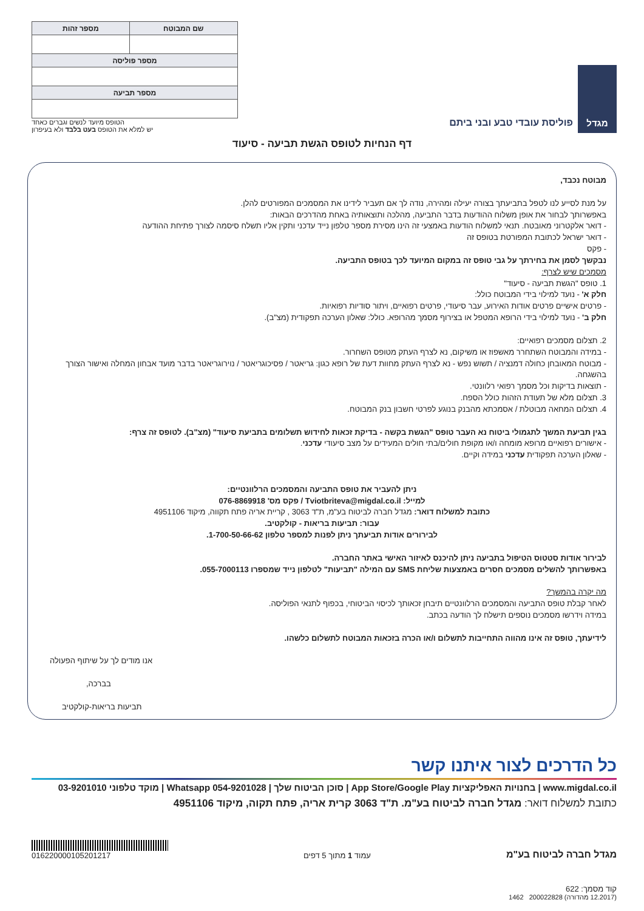מגדל
פוליסת עובדי טבע ובני ביתם
| שם המבוטח | מספר זהות |
| --- | --- |
| מספר פוליסה | |
| מספר תביעה | |
הטופס מיועד לנשים וגברים כאחד
יש למלא את הטופס בעט בלבד ולא בעיפרון
דף הנחיות לטופס הגשת תביעה - סיעוד
מבוטח נכבד,
על מנת לסייע לנו לטפל בתביעתך בצורה יעילה ומהירה, נודה לך אם תעביר לידינו את המסמכים המפורטים להלן.
באפשרותך לבחור את אופן משלוח ההודעות בדבר התביעה, מהלכה ותוצאותיה באחת מהדרכים הבאות:
- דואר אלקטרוני מאובטח. תנאי למשלוח הודעות באמצעי זה הינו מסירת מספר טלפון נייד עדכני ותקין אליו תשלח סיסמה לצורך פתיחת ההודעה
- דואר ישראל לכתובת המפורטת בטופס זה
- פקס
נבקשך לסמן את בחירתך על גבי טופס זה במקום המיועד לכך בטופס התביעה.
מסמכים שיש לצרף:
1. טופס "הגשת תביעה - סיעוד"
חלק א' - נועד למילוי בידי המבוטח כולל:
- פרטים אישיים פרטים אודות האירוע, עבר סיעודי, פרטים רפואיים, ויתור סודיות רפואיות.
חלק ב' - נועד למילוי בידי הרופא המטפל או בצירוף מסמך מהרופא. כולל: שאלון הערכה תפקודית (מצ"ב).
2. תצלום מסמכים רפואיים:
- במידה והמבוטח השתחרר מאשפוז או משיקום, נא לצרף העתק מטופס השחרור.
- מבוטח המאובחן כחולה דמנציה / תשוש נפש - נא לצרף העתק מחוות דעת של רופא כגון: גריאטר / פסיכוגריאטר / נוירוגריאטר בדבר מועד אבחון המחלה ואישור הצורך בהשגחה.
- תוצאות בדיקות וכל מסמך רפואי רלוונטי.
3. תצלום מלא של תעודת הזהות כולל הספח.
4. תצלום המחאה מבוטלת / אסמכתא מהבנק בנוגע לפרטי חשבון בנק המבוטח.
בגין תביעת המשך לתגמולי ביטוח נא העבר טופס "הגשת בקשה - בדיקת זכאות לחידוש תשלומים בתביעת סיעוד" (מצ"ב). לטופס זה צרף:
- אישורים רפואיים מרופא מומחה ו/או מקופת חולים/בתי חולים המעידים על מצב סיעודי עדכני.
- שאלון הערכה תפקודית עדכני במידה וקיים.
ניתן להעביר את טופס התביעה והמסמכים הרלוונטיים:
למייל: Tviotbriteva@migdal.co.il / פקס מס' 076-8869918
כתובת למשלוח דואר: מגדל חברה לביטוח בע"מ, ת"ד 3063 , קריית אריה פתח תקווה, מיקוד 4951106
עבור: תביעות בריאות - קולקטיב.
לבירורים אודות תביעתך ניתן לפנות למספר טלפון 1-700-50-66-62.
לבירור אודות סטטוס הטיפול בתביעה ניתן להיכנס לאיזור האישי באתר החברה.
באפשרותך להשלים מסמכים חסרים באמצעות שליחת SMS עם המילה "תביעות" לטלפון נייד שמספרו 055-7000113.
מה יקרה בהמשך?
לאחר קבלת טופס התביעה והמסמכים הרלוונטיים תיבחן זכאותך לכיסוי הביטוחי, בכפוף לתנאי הפוליסה.
במידה וידרשו מסמכים נוספים תישלח לך הודעה בכתב.
לידיעתך, טופס זה אינו מהווה התחייבות לתשלום ו/או הכרה בזכאות המבוטח לתשלום כלשהו.
אנו מודים לך על שיתוף הפעולה
בברכה,
תביעות בריאות-קולקטיב
כל הדרכים לצור איתנו קשר
www.migdal.co.il | בחנויות האפליקציות App Store/Google Play | סוכן הביטוח שלך | Whatsapp 054-9201028 | מוקד טלפוני 03-9201010
כתובת למשלוח דואר: מגדל חברה לביטוח בע"מ. ת"ד 3063 קרית אריה, פתח תקוה, מיקוד 4951106
מגדל חברה לביטוח בע"מ עמוד 1 מתוך 5 דפים
016220000105201217
קוד מסמך: 622
(12.2017 מהדורה) 200022828 1462